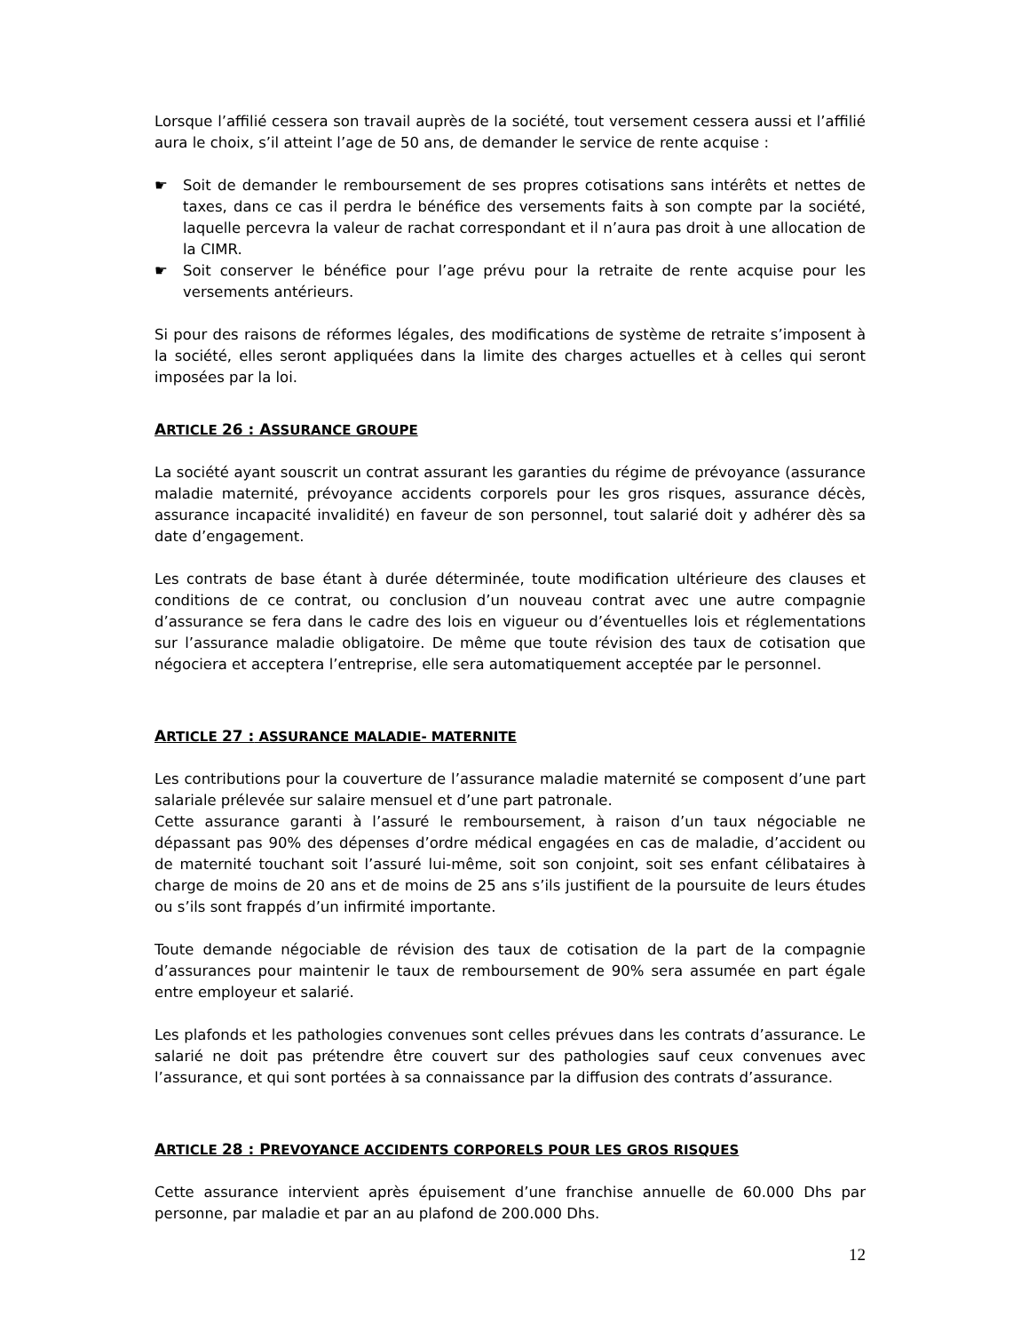Lorsque l’affilié cessera son travail auprès de la société, tout versement cessera aussi et l’affilié aura le choix, s’il atteint l’age de 50 ans, de demander le service de rente acquise :
☛ Soit de demander le remboursement de ses propres cotisations sans intérêts et nettes de taxes, dans ce cas il perdra le bénéfice des versements faits à son compte par la société, laquelle percevra la valeur de rachat correspondant et il n’aura pas droit à une allocation de la CIMR.
☛ Soit conserver le bénéfice pour l’age prévu pour la retraite de rente acquise pour les versements antérieurs.
Si pour des raisons de réformes légales, des modifications de système de retraite s’imposent à la société, elles seront appliquées dans la limite des charges actuelles et à celles qui seront imposées par la loi.
ARTICLE 26 : ASSURANCE GROUPE
La société ayant souscrit un contrat assurant les garanties du régime de prévoyance (assurance maladie maternité, prévoyance accidents corporels pour les gros risques, assurance décès, assurance incapacité invalidité) en faveur de son personnel, tout salarié doit y adhérer dès sa date d’engagement.
Les contrats de base étant à durée déterminée, toute modification ultérieure des clauses et conditions de ce contrat, ou conclusion d’un nouveau contrat avec une autre compagnie d’assurance se fera dans le cadre des lois en vigueur ou d’éventuelles lois et réglementations sur l’assurance maladie obligatoire. De même que toute révision des taux de cotisation que négociera et acceptera l’entreprise, elle sera automatiquement acceptée par le personnel.
ARTICLE 27 : ASSURANCE MALADIE- MATERNITE
Les contributions pour la couverture de l’assurance maladie maternité se composent d’une part salariale prélevée sur salaire mensuel et d’une part patronale.
Cette assurance garanti à l’assuré le remboursement, à raison d’un taux négociable ne dépassant pas 90% des dépenses d’ordre médical engagées en cas de maladie, d’accident ou de maternité touchant soit l’assuré lui-même, soit son conjoint, soit ses enfant célibataires à charge de moins de 20 ans et de moins de 25 ans s’ils justifient de la poursuite de leurs études ou s’ils sont frappés d’un infirmité importante.
Toute demande négociable de révision des taux de cotisation de la part de la compagnie d’assurances pour maintenir le taux de remboursement de 90% sera assumée en part égale entre employeur et salarié.
Les plafonds et les pathologies convenues sont celles prévues dans les contrats d’assurance. Le salarié ne doit pas prétendre être couvert sur des pathologies sauf ceux convenues avec l’assurance, et qui sont portées à sa connaissance par la diffusion des contrats d’assurance.
ARTICLE 28 : PREVOYANCE ACCIDENTS CORPORELS POUR LES GROS RISQUES
Cette assurance intervient après épuisement d’une franchise annuelle de 60.000 Dhs par personne, par maladie et par an au plafond de 200.000 Dhs.
12